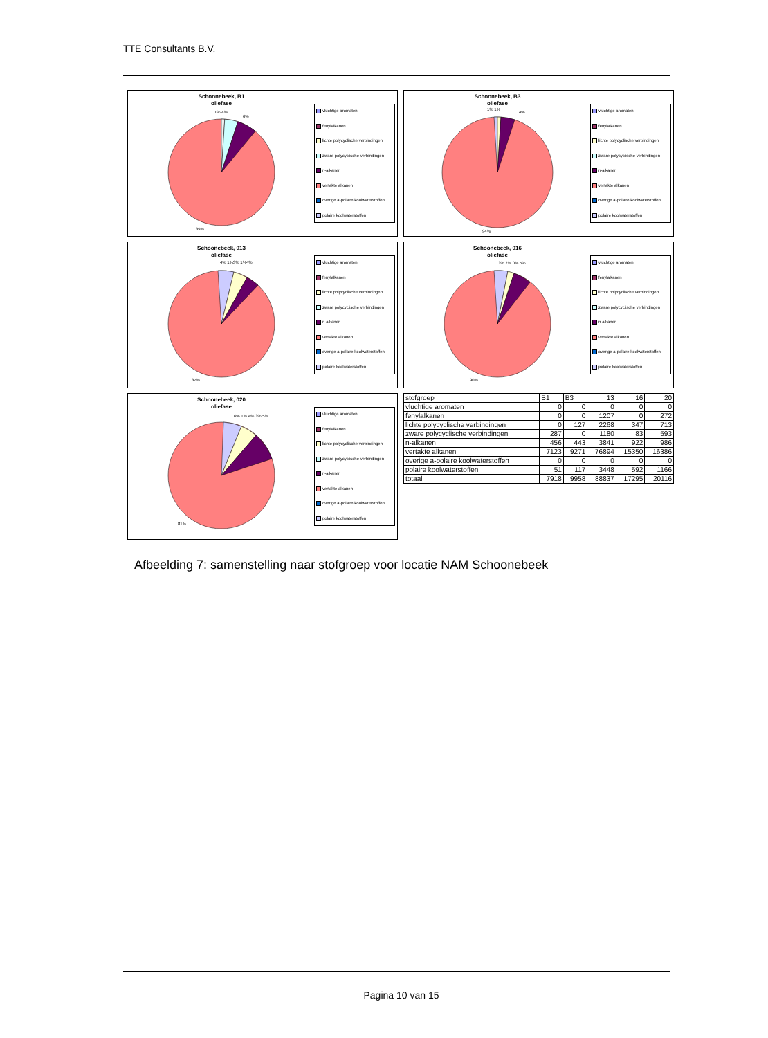TTE Consultants B.V.
Schoonebeek, B1
oliefase
1% 4%
6%
89%
vluchtige aromaten
fenylalkanen
lichte polycyclische verbindingen
zware polycyclische verbindingen
n-alkanen
vertakte alkanen
overige a-polaire koolwaterstoffen
polaire koolwaterstoffen
Schoonebeek, B3
oliefase
1% 1%
4%
94%
vluchtige aromaten
fenylalkanen
lichte polycyclische verbindingen
zware polycyclische verbindingen
n-alkanen
vertakte alkanen
overige a-polaire koolwaterstoffen
polaire koolwaterstoffen
Schoonebeek, 013
oliefase
4% 1%3% 1%4%
87%
vluchtige aromaten
fenylalkanen
lichte polycyclische verbindingen
zware polycyclische verbindingen
n-alkanen
vertakte alkanen
overige a-polaire koolwaterstoffen
polaire koolwaterstoffen
Schoonebeek, 016
oliefase
3% 2% 0% 5%
90%
vluchtige aromaten
fenylalkanen
lichte polycyclische verbindingen
zware polycyclische verbindingen
n-alkanen
vertakte alkanen
overige a-polaire koolwaterstoffen
polaire koolwaterstoffen
Schoonebeek, 020
oliefase
6% 1% 4% 3% 5%
81%
vluchtige aromaten
fenylalkanen
lichte polycyclische verbindingen
zware polycyclische verbindingen
n-alkanen
vertakte alkanen
overige a-polaire koolwaterstoffen
polaire koolwaterstoffen
| stofgroep | B1 | B3 | 13 | 16 | 20 |
| --- | --- | --- | --- | --- | --- |
| vluchtige aromaten | 0 | 0 | 0 | 0 | 0 |
| fenylalkanen | 0 | 0 | 1207 | 0 | 272 |
| lichte polycyclische verbindingen | 0 | 127 | 2268 | 347 | 713 |
| zware polycyclische verbindingen | 287 | 0 | 1180 | 83 | 593 |
| n-alkanen | 456 | 443 | 3841 | 922 | 986 |
| vertakte alkanen | 7123 | 9271 | 76894 | 15350 | 16386 |
| overige a-polaire koolwaterstoffen | 0 | 0 | 0 | 0 | 0 |
| polaire koolwaterstoffen | 51 | 117 | 3448 | 592 | 1166 |
| totaal | 7918 | 9958 | 88837 | 17295 | 20116 |
Afbeelding 7: samenstelling naar stofgroep voor locatie NAM Schoonebeek
Pagina 10 van 15